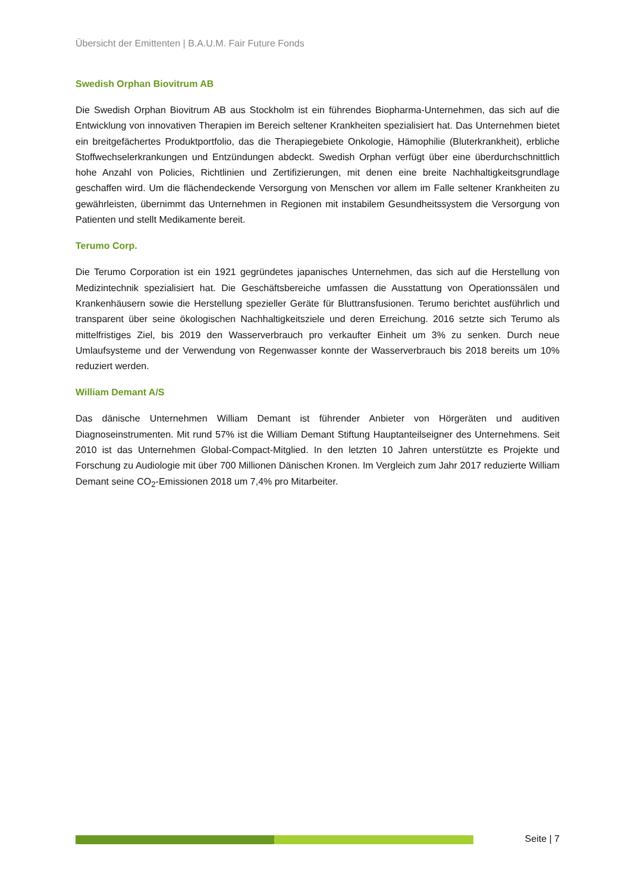Übersicht der Emittenten | B.A.U.M. Fair Future Fonds
Swedish Orphan Biovitrum AB
Die Swedish Orphan Biovitrum AB aus Stockholm ist ein führendes Biopharma-Unternehmen, das sich auf die Entwicklung von innovativen Therapien im Bereich seltener Krankheiten spezialisiert hat. Das Unternehmen bietet ein breitgefächertes Produktportfolio, das die Therapiegebiete Onkologie, Hämophilie (Bluterkrankheit), erbliche Stoffwechselerkrankungen und Entzündungen abdeckt. Swedish Orphan verfügt über eine überdurchschnittlich hohe Anzahl von Policies, Richtlinien und Zertifizierungen, mit denen eine breite Nachhaltigkeitsgrundlage geschaffen wird. Um die flächendeckende Versorgung von Menschen vor allem im Falle seltener Krankheiten zu gewährleisten, übernimmt das Unternehmen in Regionen mit instabilem Gesundheitssystem die Versorgung von Patienten und stellt Medikamente bereit.
Terumo Corp.
Die Terumo Corporation ist ein 1921 gegründetes japanisches Unternehmen, das sich auf die Herstellung von Medizintechnik spezialisiert hat. Die Geschäftsbereiche umfassen die Ausstattung von Operationssälen und Krankenhäusern sowie die Herstellung spezieller Geräte für Bluttransfusionen. Terumo berichtet ausführlich und transparent über seine ökologischen Nachhaltigkeitsziele und deren Erreichung. 2016 setzte sich Terumo als mittelfristiges Ziel, bis 2019 den Wasserverbrauch pro verkaufter Einheit um 3% zu senken. Durch neue Umlaufsysteme und der Verwendung von Regenwasser konnte der Wasserverbrauch bis 2018 bereits um 10% reduziert werden.
William Demant A/S
Das dänische Unternehmen William Demant ist führender Anbieter von Hörgeräten und auditiven Diagnoseinstrumenten. Mit rund 57% ist die William Demant Stiftung Hauptanteilseigner des Unternehmens. Seit 2010 ist das Unternehmen Global-Compact-Mitglied. In den letzten 10 Jahren unterstützte es Projekte und Forschung zu Audiologie mit über 700 Millionen Dänischen Kronen. Im Vergleich zum Jahr 2017 reduzierte William Demant seine CO<sub>2</sub>-Emissionen 2018 um 7,4% pro Mitarbeiter.
Seite | 7